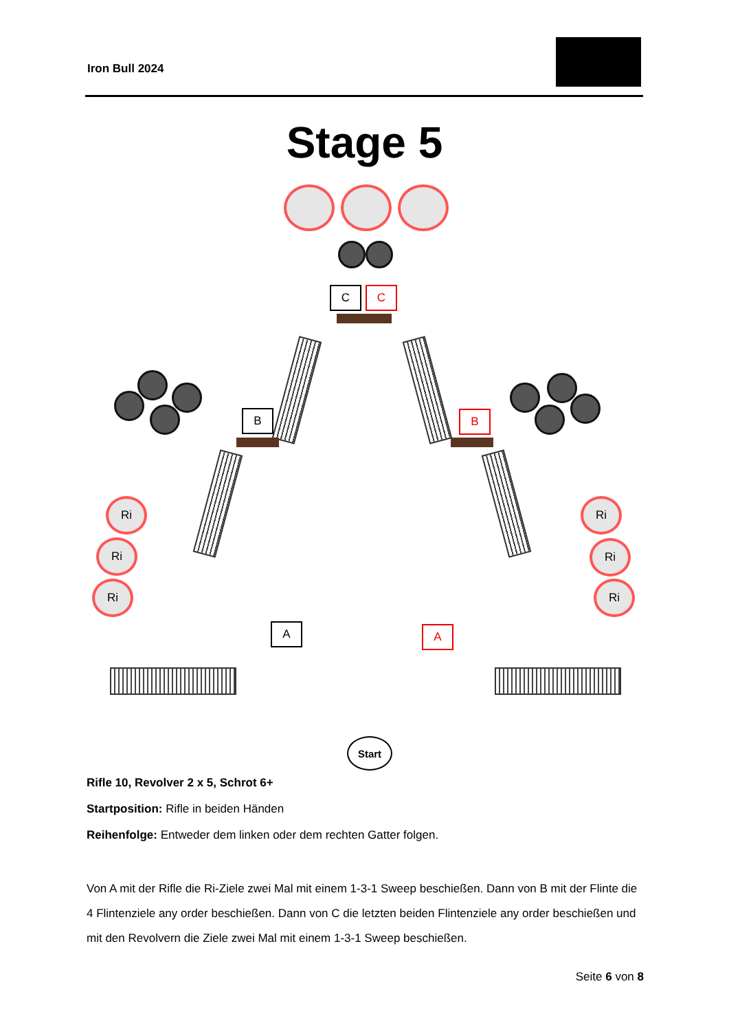Iron Bull 2024
Stage 5
C C
B B
Ri
Ri
Ri
Ri
Ri
Ri
A A
Start
Rifle 10, Revolver 2 x 5, Schrot 6+
Startposition: Rifle in beiden Händen
Reihenfolge: Entweder dem linken oder dem rechten Gatter folgen.
Von A mit der Rifle die Ri-Ziele zwei Mal mit einem 1-3-1 Sweep beschießen. Dann von B mit der Flinte die 4 Flintenziele any order beschießen. Dann von C die letzten beiden Flintenziele any order beschießen und mit den Revolvern die Ziele zwei Mal mit einem 1-3-1 Sweep beschießen.
Seite 6 von 8